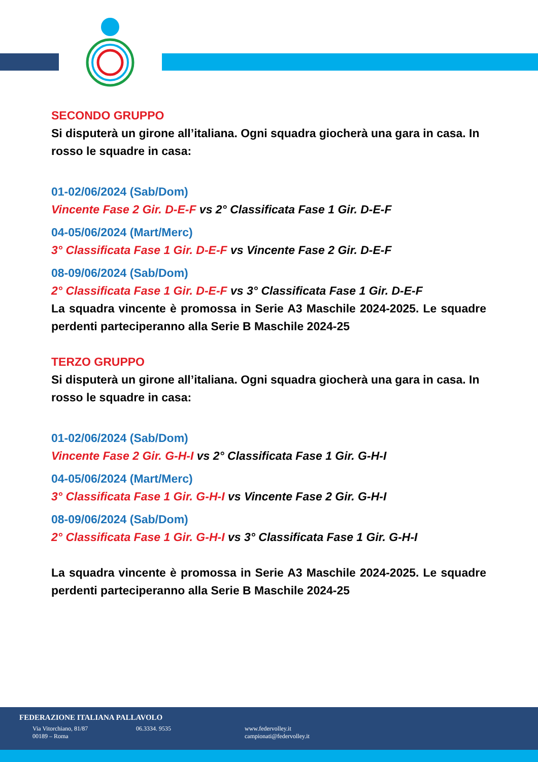SECONDO GRUPPO
Si disputerà un girone all’italiana. Ogni squadra giocherà una gara in casa. In rosso le squadre in casa:
01-02/06/2024 (Sab/Dom)
Vincente Fase 2 Gir. D-E-F vs 2° Classificata Fase 1 Gir. D-E-F
04-05/06/2024 (Mart/Merc)
3° Classificata Fase 1 Gir. D-E-F vs Vincente Fase 2 Gir. D-E-F
08-09/06/2024 (Sab/Dom)
2° Classificata Fase 1 Gir. D-E-F vs 3° Classificata Fase 1 Gir. D-E-F
La squadra vincente è promossa in Serie A3 Maschile 2024-2025. Le squadre perdenti parteciperanno alla Serie B Maschile 2024-25
TERZO GRUPPO
Si disputerà un girone all’italiana. Ogni squadra giocherà una gara in casa. In rosso le squadre in casa:
01-02/06/2024 (Sab/Dom)
Vincente Fase 2 Gir. G-H-I vs 2° Classificata Fase 1 Gir. G-H-I
04-05/06/2024 (Mart/Merc)
3° Classificata Fase 1 Gir. G-H-I vs Vincente Fase 2 Gir. G-H-I
08-09/06/2024 (Sab/Dom)
2° Classificata Fase 1 Gir. G-H-I vs 3° Classificata Fase 1 Gir. G-H-I
La squadra vincente è promossa in Serie A3 Maschile 2024-2025. Le squadre perdenti parteciperanno alla Serie B Maschile 2024-25
FEDERAZIONE ITALIANA PALLAVOLO
Via Vitorchiano, 81/87
00189 – Roma
06.3334. 9535 www.federvolley.it
campionati@federvolley.it